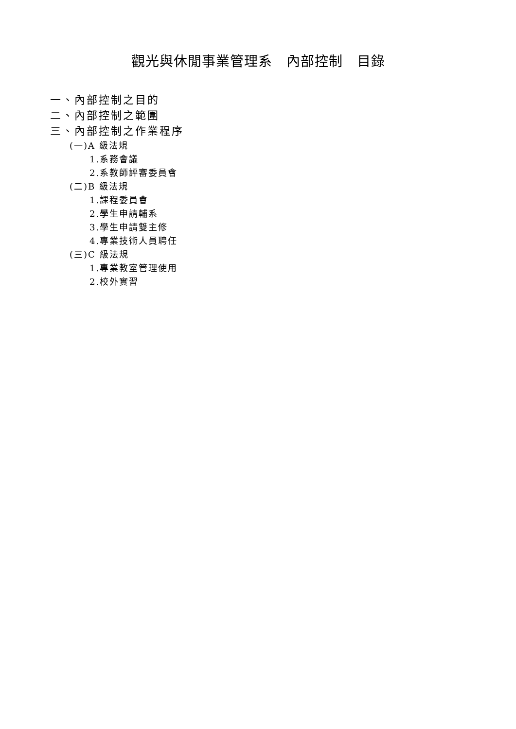觀光與休閒事業管理系　內部控制　目錄
一、內部控制之目的
二、內部控制之範圍
三、內部控制之作業程序
(一)A 級法規
1.系務會議
2.系教師評審委員會
(二)B 級法規
1.課程委員會
2.學生申請輔系
3.學生申請雙主修
4.專業技術人員聘任
(三)C 級法規
1.專業教室管理使用
2.校外實習